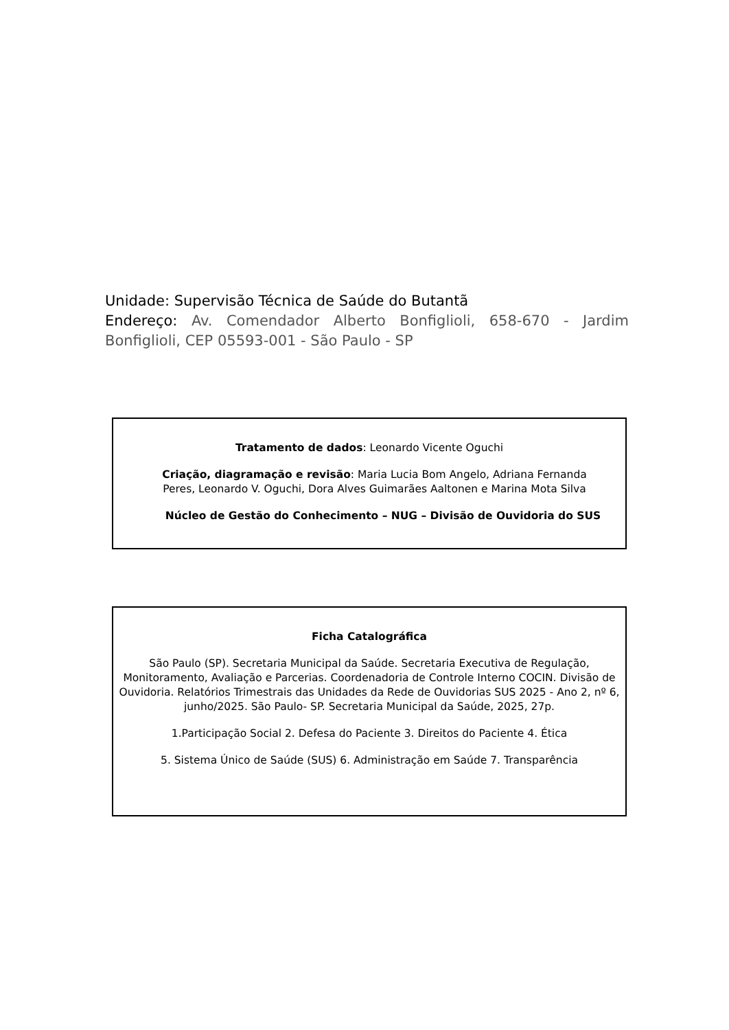Unidade: Supervisão Técnica de Saúde do Butantã
Endereço: Av. Comendador Alberto Bonfiglioli, 658-670 - Jardim Bonfiglioli, CEP 05593-001 - São Paulo - SP
Tratamento de dados: Leonardo Vicente Oguchi
Criação, diagramação e revisão: Maria Lucia Bom Angelo, Adriana Fernanda Peres, Leonardo V. Oguchi, Dora Alves Guimarães Aaltonen e Marina Mota Silva
Núcleo de Gestão do Conhecimento – NUG – Divisão de Ouvidoria do SUS
Ficha Catalográfica
São Paulo (SP). Secretaria Municipal da Saúde. Secretaria Executiva de Regulação, Monitoramento, Avaliação e Parcerias. Coordenadoria de Controle Interno COCIN. Divisão de Ouvidoria. Relatórios Trimestrais das Unidades da Rede de Ouvidorias SUS 2025 - Ano 2, nº 6, junho/2025. São Paulo- SP. Secretaria Municipal da Saúde, 2025, 27p.
1.Participação Social 2. Defesa do Paciente 3. Direitos do Paciente 4. Ética
5. Sistema Único de Saúde (SUS) 6. Administração em Saúde 7. Transparência